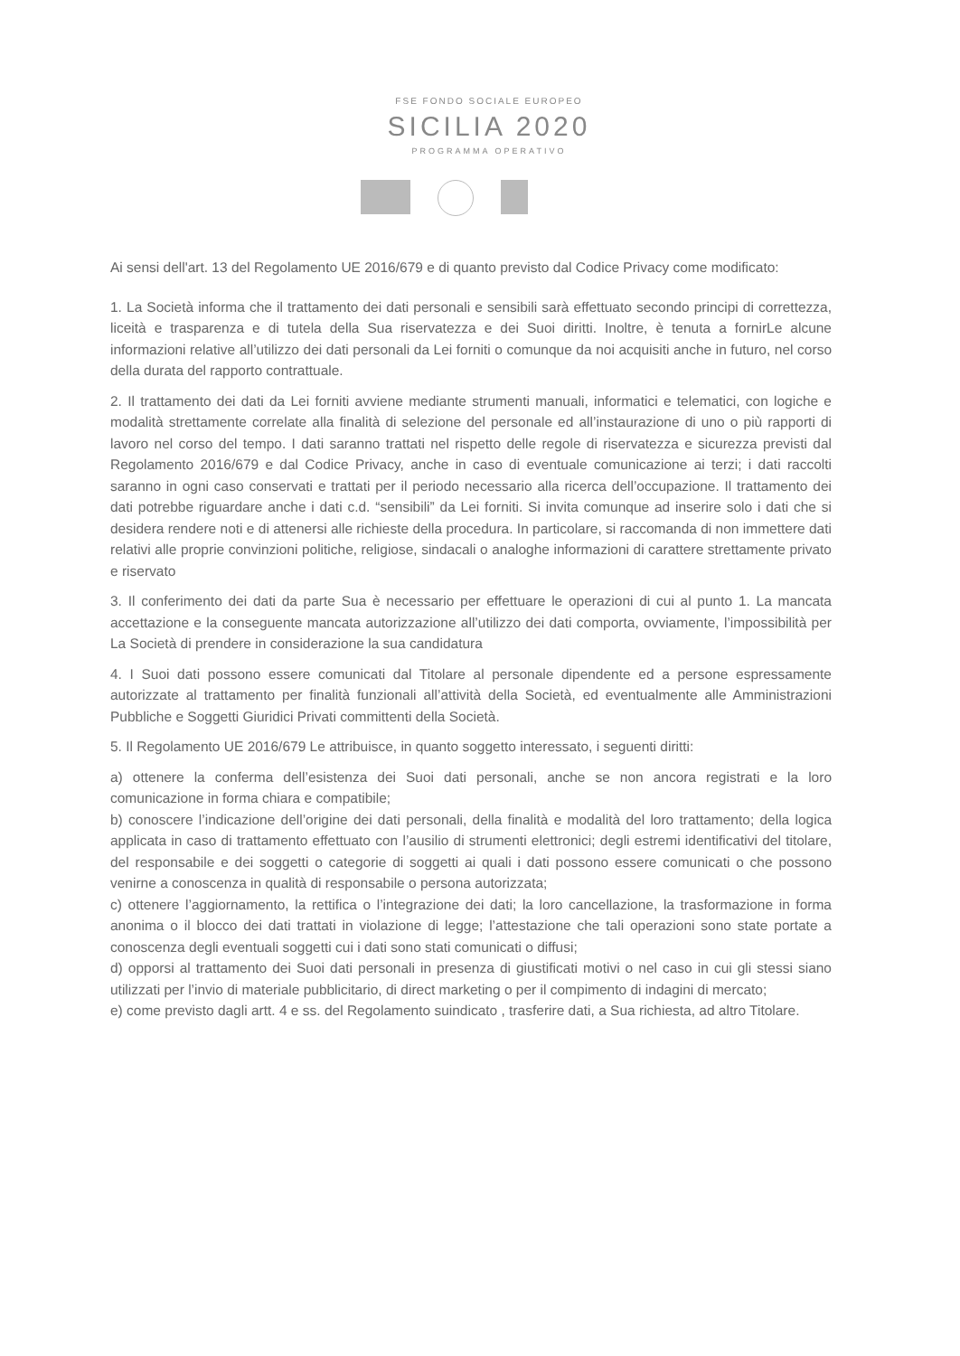FSE FONDO SOCIALE EUROPEO
SICILIA 2020
PROGRAMMA OPERATIVO
Ai sensi dell'art. 13 del Regolamento UE 2016/679 e di quanto previsto dal Codice Privacy come modificato:
1. La Società informa che il trattamento dei dati personali e sensibili sarà effettuato secondo principi di correttezza, liceità e trasparenza e di tutela della Sua riservatezza e dei Suoi diritti. Inoltre, è tenuta a fornirLe alcune informazioni relative all’utilizzo dei dati personali da Lei forniti o comunque da noi acquisiti anche in futuro, nel corso della durata del rapporto contrattuale.
2. Il trattamento dei dati da Lei forniti avviene mediante strumenti manuali, informatici e telematici, con logiche e modalità strettamente correlate alla finalità di selezione del personale ed all’instaurazione di uno o più rapporti di lavoro nel corso del tempo. I dati saranno trattati nel rispetto delle regole di riservatezza e sicurezza previsti dal Regolamento 2016/679 e dal Codice Privacy, anche in caso di eventuale comunicazione ai terzi; i dati raccolti saranno in ogni caso conservati e trattati per il periodo necessario alla ricerca dell’occupazione. Il trattamento dei dati potrebbe riguardare anche i dati c.d. “sensibili” da Lei forniti. Si invita comunque ad inserire solo i dati che si desidera rendere noti e di attenersi alle richieste della procedura. In particolare, si raccomanda di non immettere dati relativi alle proprie convinzioni politiche, religiose, sindacali o analoghe informazioni di carattere strettamente privato e riservato
3. Il conferimento dei dati da parte Sua è necessario per effettuare le operazioni di cui al punto 1. La mancata accettazione e la conseguente mancata autorizzazione all’utilizzo dei dati comporta, ovviamente, l’impossibilità per La Società di prendere in considerazione la sua candidatura
4. I Suoi dati possono essere comunicati dal Titolare al personale dipendente ed a persone espressamente autorizzate al trattamento per finalità funzionali all’attività della Società, ed eventualmente alle Amministrazioni Pubbliche e Soggetti Giuridici Privati committenti della Società.
5. Il Regolamento UE 2016/679 Le attribuisce, in quanto soggetto interessato, i seguenti diritti:
a) ottenere la conferma dell’esistenza dei Suoi dati personali, anche se non ancora registrati e la loro comunicazione in forma chiara e compatibile;
b) conoscere l’indicazione dell’origine dei dati personali, della finalità e modalità del loro trattamento; della logica applicata in caso di trattamento effettuato con l’ausilio di strumenti elettronici; degli estremi identificativi del titolare, del responsabile e dei soggetti o categorie di soggetti ai quali i dati possono essere comunicati o che possono venirne a conoscenza in qualità di responsabile o persona autorizzata;
c) ottenere l’aggiornamento, la rettifica o l’integrazione dei dati; la loro cancellazione, la trasformazione in forma anonima o il blocco dei dati trattati in violazione di legge; l’attestazione che tali operazioni sono state portate a conoscenza degli eventuali soggetti cui i dati sono stati comunicati o diffusi;
d) opporsi al trattamento dei Suoi dati personali in presenza di giustificati motivi o nel caso in cui gli stessi siano utilizzati per l’invio di materiale pubblicitario, di direct marketing o per il compimento di indagini di mercato;
e) come previsto dagli artt. 4 e ss. del Regolamento suindicato , trasferire dati, a Sua richiesta, ad altro Titolare.